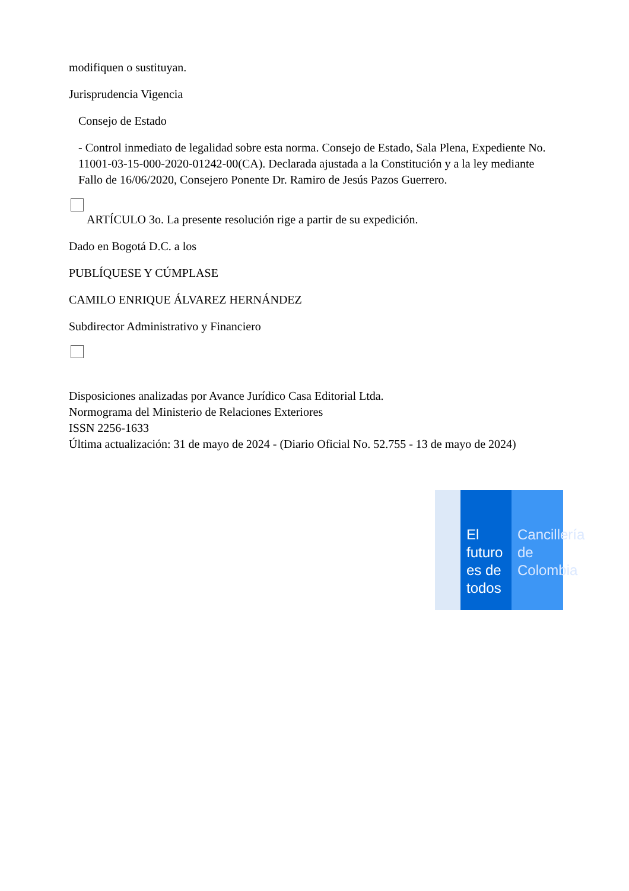modifiquen o sustituyan.
Jurisprudencia Vigencia
Consejo de Estado
- Control inmediato de legalidad sobre esta norma. Consejo de Estado, Sala Plena, Expediente No. 11001-03-15-000-2020-01242-00(CA). Declarada ajustada a la Constitución y a la ley mediante Fallo de 16/06/2020, Consejero Ponente Dr. Ramiro de Jesús Pazos Guerrero.
ARTÍCULO 3o. La presente resolución rige a partir de su expedición.
Dado en Bogotá D.C. a los
PUBLÍQUESE Y CÚMPLASE
CAMILO ENRIQUE ÁLVAREZ HERNÁNDEZ
Subdirector Administrativo y Financiero
Disposiciones analizadas por Avance Jurídico Casa Editorial Ltda.
Normograma del Ministerio de Relaciones Exteriores
ISSN 2256-1633
Última actualización: 31 de mayo de 2024 - (Diario Oficial No. 52.755 - 13 de mayo de 2024)
El futuro es de todos
Cancillería de Colombia